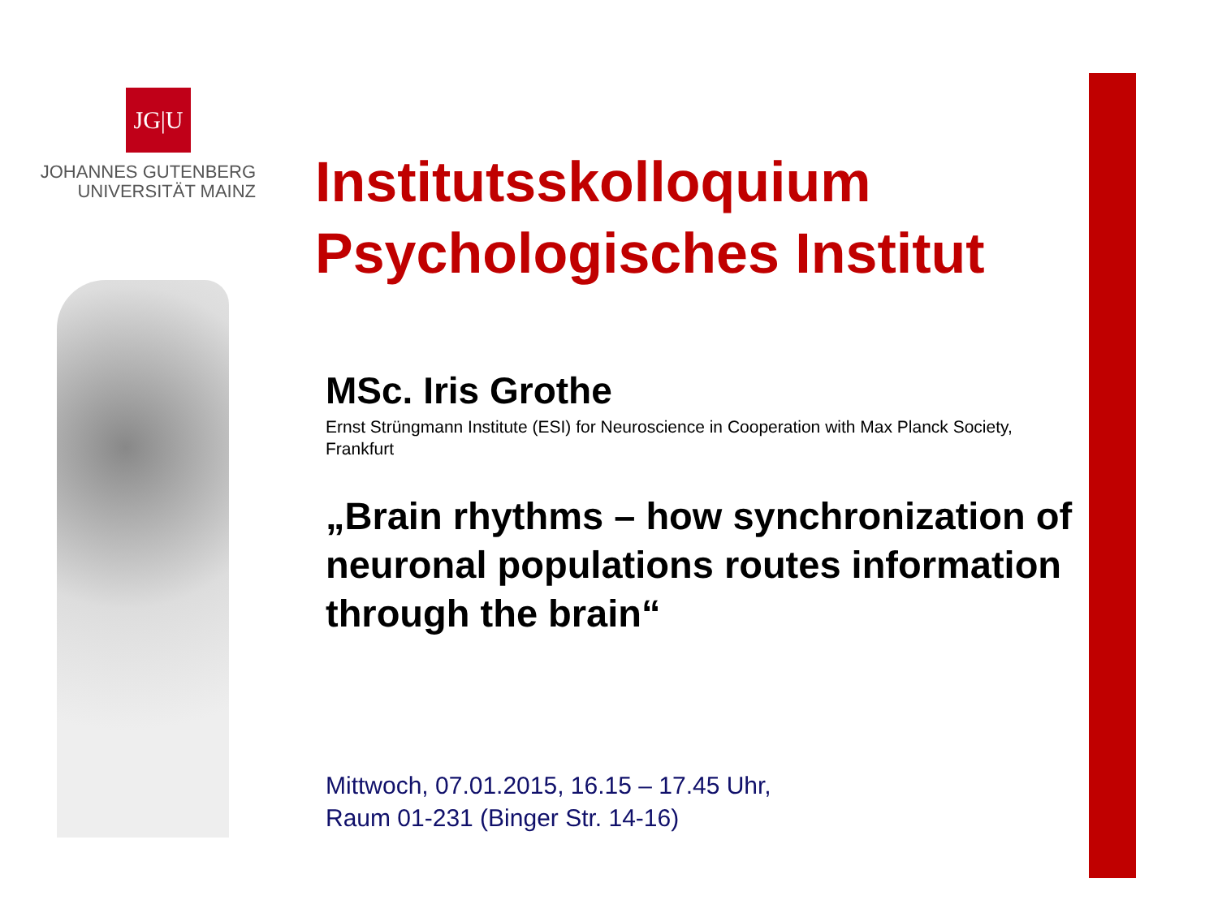JG|U
JOHANNES GUTENBERG
UNIVERSITÄT MAINZ
Institutsskolloquium
Psychologisches Institut
MSc. Iris Grothe
Ernst Strüngmann Institute (ESI) for Neuroscience in Cooperation with Max Planck Society, Frankfurt
„Brain rhythms – how synchronization of neuronal populations routes information through the brain“
Mittwoch, 07.01.2015, 16.15 – 17.45 Uhr,
Raum 01-231 (Binger Str. 14-16)